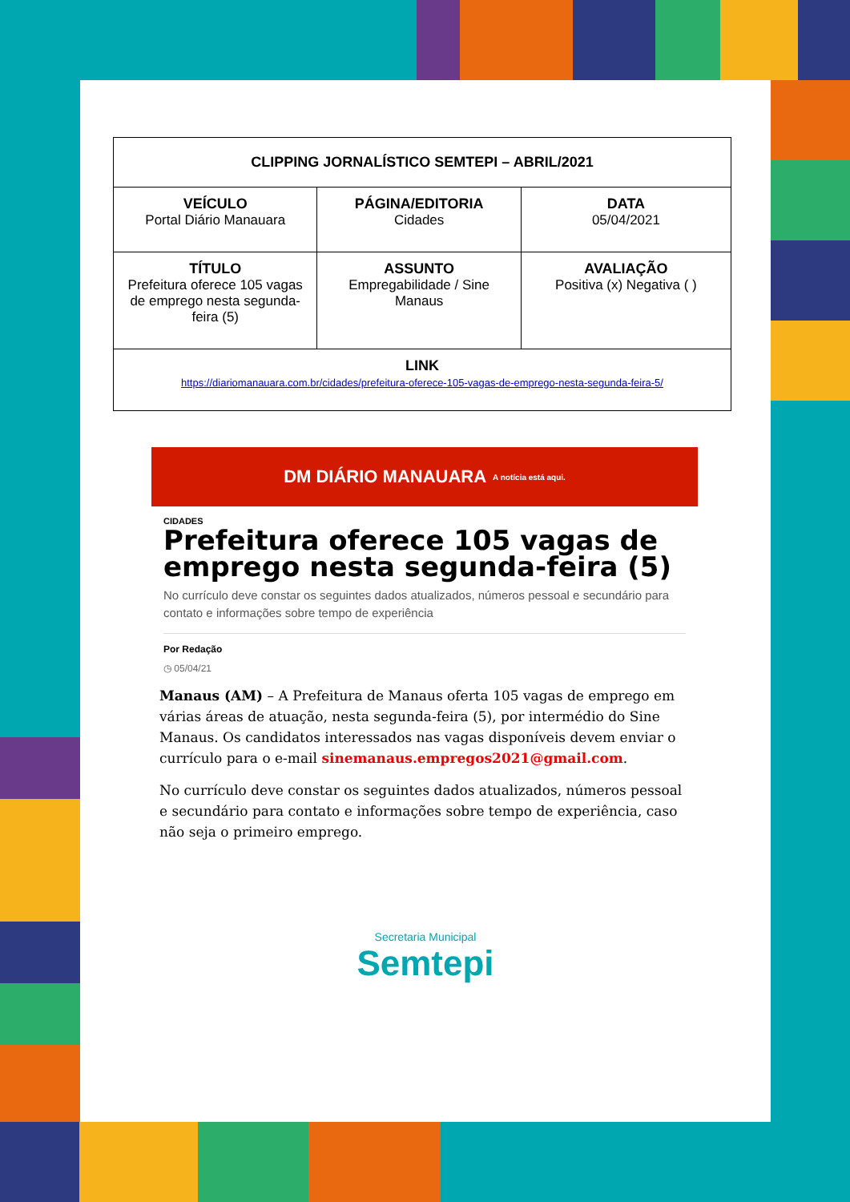| CLIPPING JORNALÍSTICO SEMTEPI – ABRIL/2021 | | |
| VEÍCULO Portal Diário Manauara | PÁGINA/EDITORIA Cidades | DATA 05/04/2021 |
| TÍTULO Prefeitura oferece 105 vagas de emprego nesta segunda-feira (5) | ASSUNTO Empregabilidade / Sine Manaus | AVALIAÇÃO Positiva (x) Negativa ( ) |
| LINK https://diariomanauara.com.br/cidades/prefeitura-oferece-105-vagas-de-emprego-nesta-segunda-feira-5/ | | |
DM DIÁRIO MANAUARA A notícia está aqui.
CIDADES
Prefeitura oferece 105 vagas de emprego nesta segunda-feira (5)
No currículo deve constar os seguintes dados atualizados, números pessoal e secundário para contato e informações sobre tempo de experiência
Por Redação
◷ 05/04/21
Manaus (AM) – A Prefeitura de Manaus oferta 105 vagas de emprego em várias áreas de atuação, nesta segunda-feira (5), por intermédio do Sine Manaus. Os candidatos interessados nas vagas disponíveis devem enviar o currículo para o e-mail sinemanaus.empregos2021@gmail.com.
No currículo deve constar os seguintes dados atualizados, números pessoal e secundário para contato e informações sobre tempo de experiência, caso não seja o primeiro emprego.
Secretaria Municipal
Semtepi